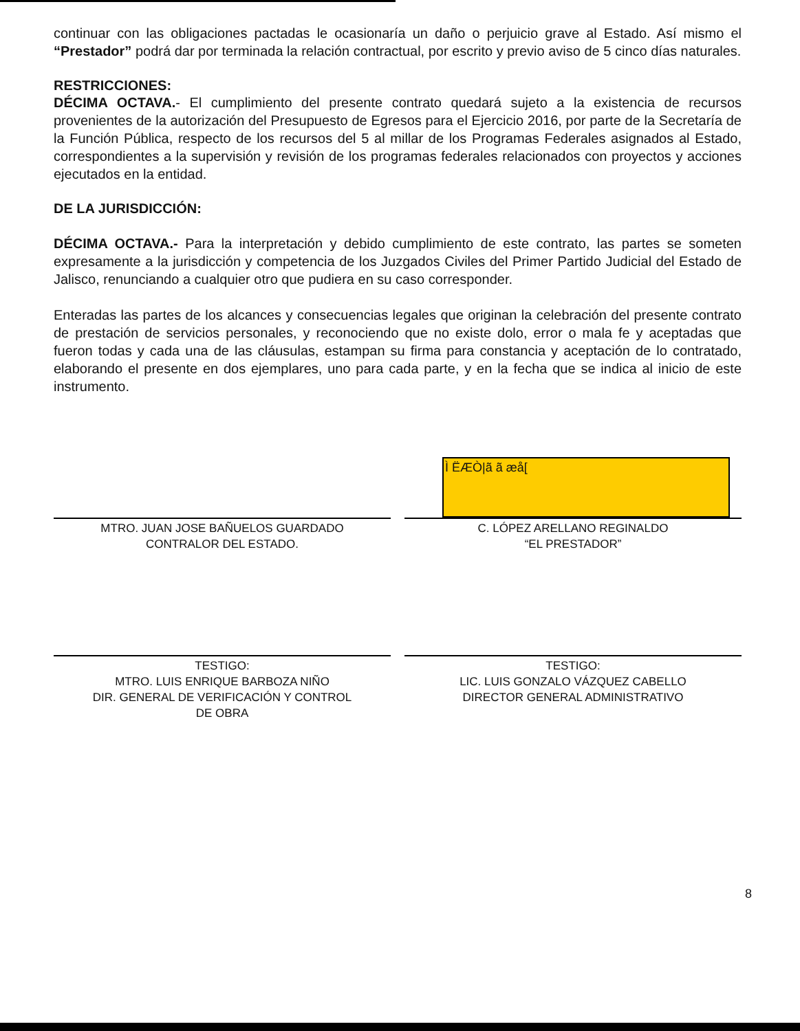continuar con las obligaciones pactadas le ocasionaría un daño o perjuicio grave al Estado. Así mismo el “Prestador” podrá dar por terminada la relación contractual, por escrito y previo aviso de 5 cinco días naturales.
RESTRICCIONES:
DÉCIMA OCTAVA.- El cumplimiento del presente contrato quedará sujeto a la existencia de recursos provenientes de la autorización del Presupuesto de Egresos para el Ejercicio 2016, por parte de la Secretaría de la Función Pública, respecto de los recursos del 5 al millar de los Programas Federales asignados al Estado, correspondientes a la supervisión y revisión de los programas federales relacionados con proyectos y acciones ejecutados en la entidad.
DE LA JURISDICCIÓN:
DÉCIMA OCTAVA.- Para la interpretación y debido cumplimiento de este contrato, las partes se someten expresamente a la jurisdicción y competencia de los Juzgados Civiles del Primer Partido Judicial del Estado de Jalisco, renunciando a cualquier otro que pudiera en su caso corresponder.
Enteradas las partes de los alcances y consecuencias legales que originan la celebración del presente contrato de prestación de servicios personales, y reconociendo que no existe dolo, error o mala fe y aceptadas que fueron todas y cada una de las cláusulas, estampan su firma para constancia y aceptación de lo contratado, elaborando el presente en dos ejemplares, uno para cada parte, y en la fecha que se indica al inicio de este instrumento.
MTRO. JUAN JOSE BAÑUELOS GUARDADO
CONTRALOR DEL ESTADO.
Ì ËÆÒ|ã ã æå[
C. LÓPEZ ARELLANO REGINALDO
“EL PRESTADOR”
TESTIGO:
MTRO. LUIS ENRIQUE BARBOZA NIÑO
DIR. GENERAL DE VERIFICACIÓN Y CONTROL
DE OBRA
TESTIGO:
LIC. LUIS GONZALO VÁZQUEZ CABELLO
DIRECTOR GENERAL ADMINISTRATIVO
8